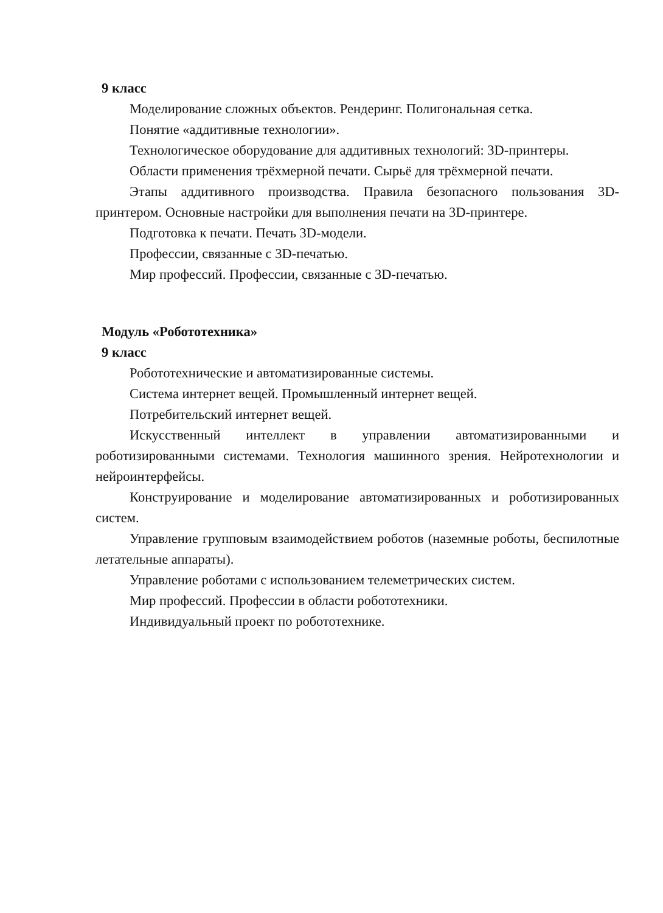9 класс
Моделирование сложных объектов. Рендеринг. Полигональная сетка.
Понятие «аддитивные технологии».
Технологическое оборудование для аддитивных технологий: 3D-принтеры.
Области применения трёхмерной печати. Сырьё для трёхмерной печати.
Этапы аддитивного производства. Правила безопасного пользования 3D-принтером. Основные настройки для выполнения печати на 3D-принтере.
Подготовка к печати. Печать 3D-модели.
Профессии, связанные с 3D-печатью.
Мир профессий. Профессии, связанные с 3D-печатью.
Модуль «Робототехника»
9 класс
Робототехнические и автоматизированные системы.
Система интернет вещей. Промышленный интернет вещей.
Потребительский интернет вещей.
Искусственный интеллект в управлении автоматизированными и роботизированными системами. Технология машинного зрения. Нейротехнологии и нейроинтерфейсы.
Конструирование и моделирование автоматизированных и роботизированных систем.
Управление групповым взаимодействием роботов (наземные роботы, беспилотные летательные аппараты).
Управление роботами с использованием телеметрических систем.
Мир профессий. Профессии в области робототехники.
Индивидуальный проект по робототехнике.